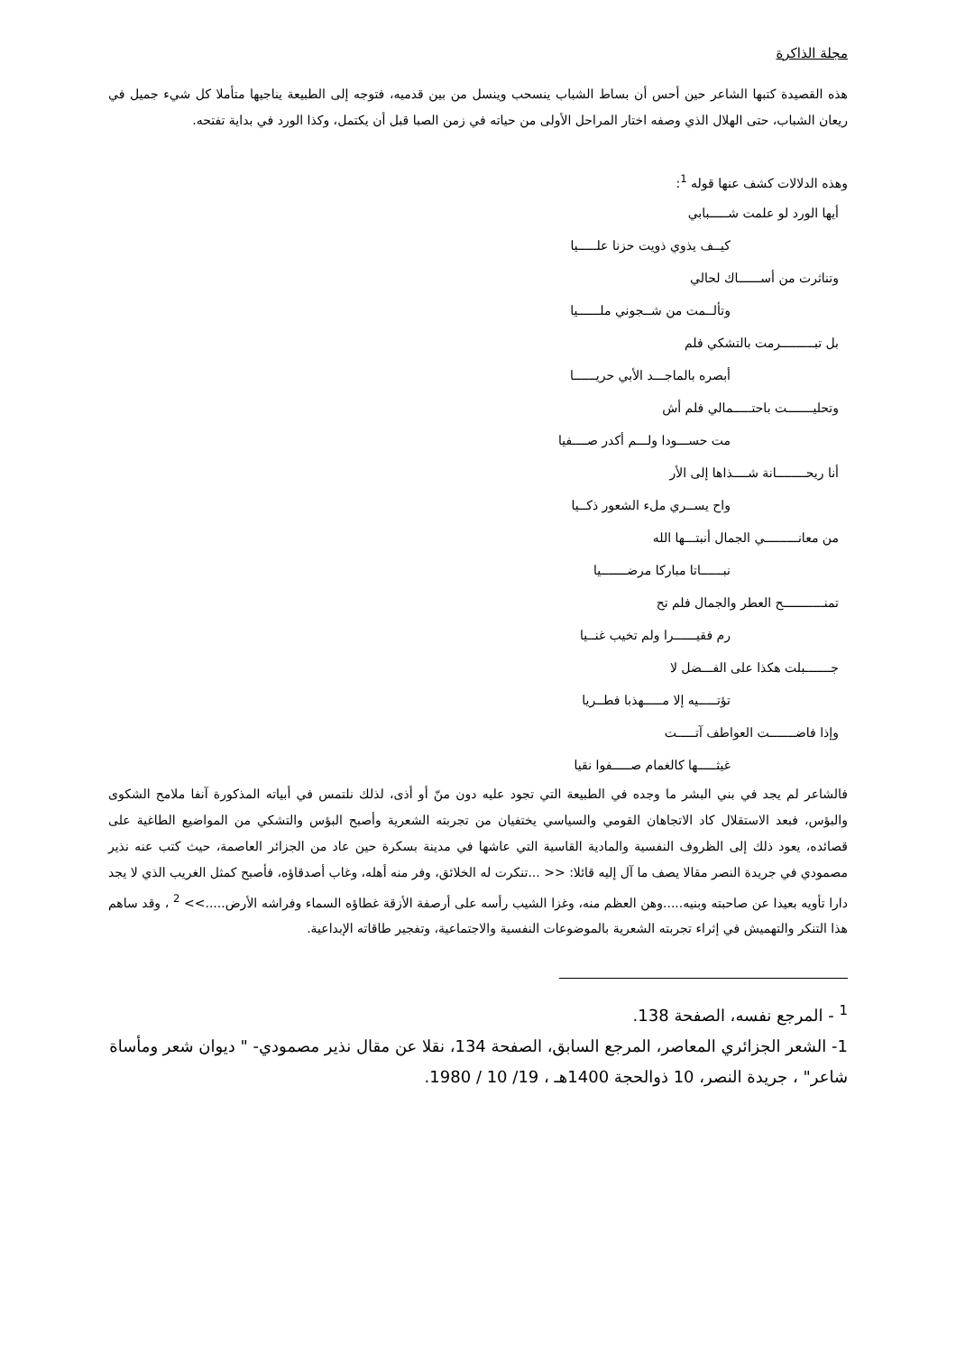مجلة الذاكرة
هذه القصيدة كتبها الشاعر حين أحس أن بساط الشباب ينسحب وينسل من بين قدميه، فتوجه إلى الطبيعة يناجيها متأملا كل شيء جميل في ريعان الشباب، حتى الهلال الذي وصفه اختار المراحل الأولى من حياته في زمن الصبا قبل أن يكتمل، وكذا الورد في بداية تفتحه.
وهذه الدلالات كشف عنها قوله <sup>1</sup>:
أيها الورد لو علمت شـــــبابي
كيــف يذوي ذويت حزنا علـــــيا
وتناثرت من أســــــاك لحالي
وتألــمت من شــجوني ملــــــيا
بل تبـــــــــرمت بالتشكي فلم
أبصره بالماجـــد الأبي حريــــــا
وتحليـــــــت باحتـــــمالي فلم أش
مت حســـودا ولـــم أكدر صــــفيا
أنا ريحــــــــانة شــــذاها إلى الأر
واح يســري ملء الشعور ذكــيا
من معانـــــــــي الجمال أنبتـــها الله
نبــــــاتا مباركا مرضـــــــيا
تمنـــــــــــح العطر والجمال فلم تح
رم فقيــــــرا ولم تخيب غنــيا
جـــــــبلت هكذا على الفـــضل لا
تؤتـــــيه إلا مـــــهذبا فطــريا
وإذا فاضـــــــت العواطف آتـــــت
غيثـــــها كالغمام صـــــفوا نقيا
فالشاعر لم يجد في بني البشر ما وجده في الطبيعة التي تجود عليه دون منّ أو أذى، لذلك نلتمس في أبياته المذكورة آنفا ملامح الشكوى والبؤس، فبعد الاستقلال كاد الاتجاهان القومي والسياسي يختفيان من تجربته الشعرية وأصبح البؤس والتشكي من المواضيع الطاغية على قصائده، يعود ذلك إلى الظروف النفسية والمادية القاسية التي عاشها في مدينة بسكرة حين عاد من الجزائر العاصمة، حيث كتب عنه نذير مصمودي في جريدة النصر مقالا يصف ما آل إليه قائلا: << ...تنكرت له الخلائق، وفر منه أهله، وغاب أصدقاؤه، فأصبح كمثل الغريب الذي لا يجد دارا تأويه بعيدا عن صاحبته وبنيه.....وهن العظم منه، وغزا الشيب رأسه على أرصفة الأزقة غطاؤه السماء وفراشه الأرض.....>> <sup>2</sup> ، وقد ساهم هذا التنكر والتهميش في إثراء تجربته الشعرية بالموضوعات النفسية والاجتماعية، وتفجير طاقاته الإبداعية.
<sup>1</sup> - المرجع نفسه، الصفحة 138.
1- الشعر الجزائري المعاصر، المرجع السابق، الصفحة 134، نقلا عن مقال نذير مصمودي- " ديوان شعر ومأساة شاعر" ، جريدة النصر، 10 ذوالحجة 1400هـ ، 19/ 10 / 1980.